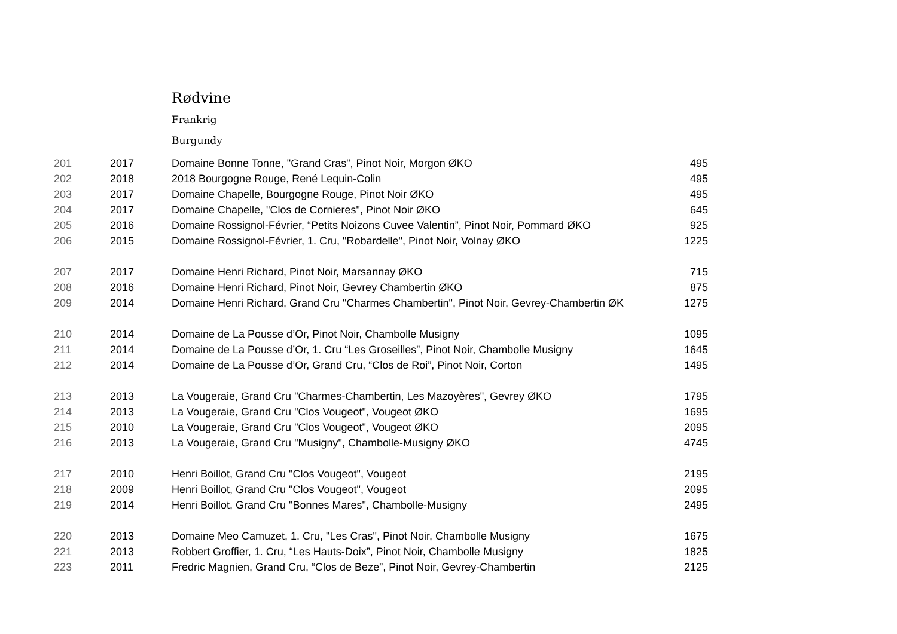Rødvine
Frankrig
Burgundy
| 201 | 2017 | Domaine Bonne Tonne, "Grand Cras", Pinot Noir, Morgon ØKO | 495 |
| 202 | 2018 | 2018 Bourgogne Rouge, René Lequin-Colin | 495 |
| 203 | 2017 | Domaine Chapelle, Bourgogne Rouge, Pinot Noir ØKO | 495 |
| 204 | 2017 | Domaine Chapelle, "Clos de Cornieres", Pinot Noir ØKO | 645 |
| 205 | 2016 | Domaine Rossignol-Février, “Petits Noizons Cuvee Valentin”, Pinot Noir, Pommard ØKO | 925 |
| 206 | 2015 | Domaine Rossignol-Février, 1. Cru, "Robardelle", Pinot Noir, Volnay ØKO | 1225 |
| 207 | 2017 | Domaine Henri Richard, Pinot Noir, Marsannay ØKO | 715 |
| 208 | 2016 | Domaine Henri Richard, Pinot Noir, Gevrey Chambertin ØKO | 875 |
| 209 | 2014 | Domaine Henri Richard, Grand Cru "Charmes Chambertin", Pinot Noir, Gevrey-Chambertin ØK | 1275 |
| 210 | 2014 | Domaine de La Pousse d’Or, Pinot Noir, Chambolle Musigny | 1095 |
| 211 | 2014 | Domaine de La Pousse d’Or, 1. Cru “Les Groseilles”, Pinot Noir, Chambolle Musigny | 1645 |
| 212 | 2014 | Domaine de La Pousse d’Or, Grand Cru, “Clos de Roi”, Pinot Noir, Corton | 1495 |
| 213 | 2013 | La Vougeraie, Grand Cru "Charmes-Chambertin, Les Mazoyères", Gevrey ØKO | 1795 |
| 214 | 2013 | La Vougeraie, Grand Cru "Clos Vougeot", Vougeot ØKO | 1695 |
| 215 | 2010 | La Vougeraie, Grand Cru "Clos Vougeot", Vougeot ØKO | 2095 |
| 216 | 2013 | La Vougeraie, Grand Cru "Musigny", Chambolle-Musigny ØKO | 4745 |
| 217 | 2010 | Henri Boillot, Grand Cru "Clos Vougeot", Vougeot | 2195 |
| 218 | 2009 | Henri Boillot, Grand Cru "Clos Vougeot", Vougeot | 2095 |
| 219 | 2014 | Henri Boillot, Grand Cru "Bonnes Mares", Chambolle-Musigny | 2495 |
| 220 | 2013 | Domaine Meo Camuzet, 1. Cru, "Les Cras", Pinot Noir, Chambolle Musigny | 1675 |
| 221 | 2013 | Robbert Groffier, 1. Cru, “Les Hauts-Doix”, Pinot Noir, Chambolle Musigny | 1825 |
| 223 | 2011 | Fredric Magnien, Grand Cru, “Clos de Beze”, Pinot Noir, Gevrey-Chambertin | 2125 |